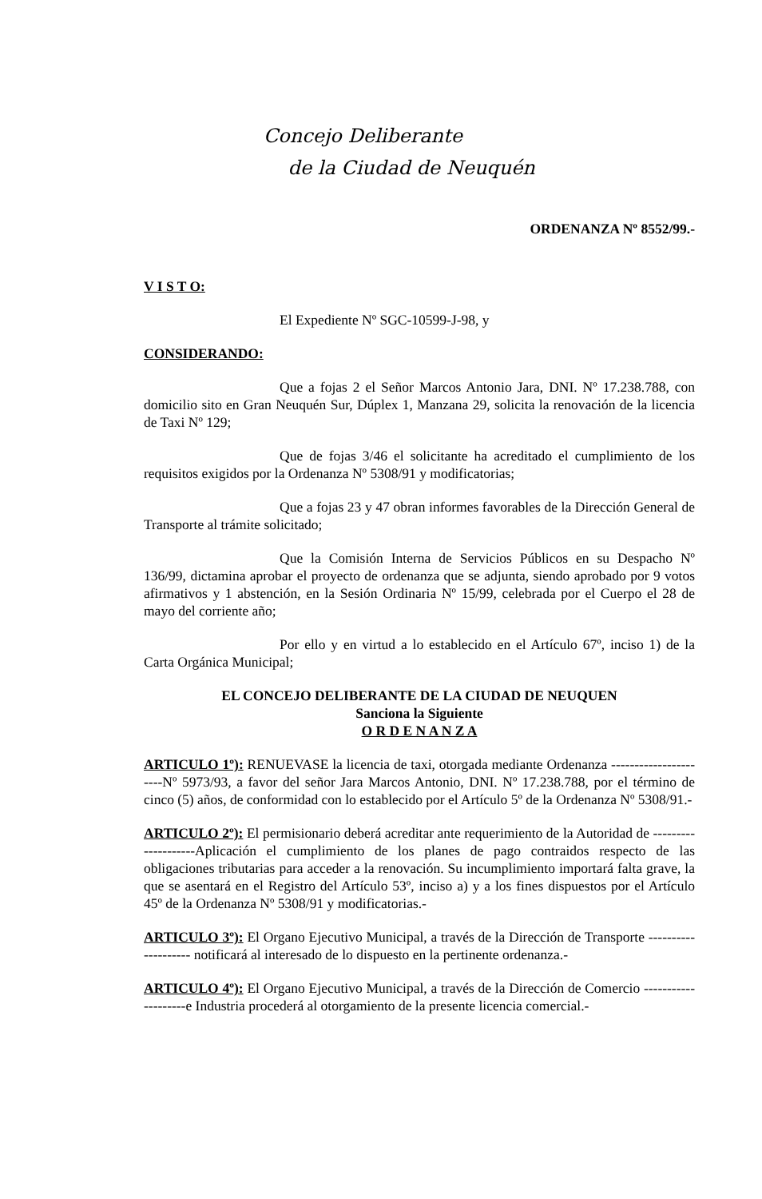Concejo Deliberante
de la Ciudad de Neuquén
ORDENANZA Nº 8552/99.-
V I S T O:
El Expediente Nº SGC-10599-J-98, y
CONSIDERANDO:
Que a fojas 2 el Señor Marcos Antonio Jara, DNI. Nº 17.238.788, con domicilio sito en Gran Neuquén Sur, Dúplex 1, Manzana 29, solicita la renovación de la licencia de Taxi Nº 129;
Que de fojas 3/46 el solicitante ha acreditado el cumplimiento de los requisitos exigidos por la Ordenanza Nº 5308/91 y modificatorias;
Que a fojas 23 y 47 obran informes favorables de la Dirección General de Transporte al trámite solicitado;
Que la Comisión Interna de Servicios Públicos en su Despacho Nº 136/99, dictamina aprobar el proyecto de ordenanza que se adjunta, siendo aprobado por 9 votos afirmativos y 1 abstención, en la Sesión Ordinaria Nº 15/99, celebrada por el Cuerpo el 28 de mayo del corriente año;
Por ello y en virtud a lo establecido en el Artículo 67º, inciso 1) de la Carta Orgánica Municipal;
EL CONCEJO DELIBERANTE DE LA CIUDAD DE NEUQUEN
Sanciona la Siguiente
O R D E N A N Z A
ARTICULO 1º): RENUEVASE la licencia de taxi, otorgada mediante Ordenanza ----------------------Nº 5973/93, a favor del señor Jara Marcos Antonio, DNI. Nº 17.238.788, por el término de cinco (5) años, de conformidad con lo establecido por el Artículo 5º de la Ordenanza Nº 5308/91.-
ARTICULO 2º): El permisionario deberá acreditar ante requerimiento de la Autoridad de --------------------Aplicación el cumplimiento de los planes de pago contraidos respecto de las obligaciones tributarias para acceder a la renovación. Su incumplimiento importará falta grave, la que se asentará en el Registro del Artículo 53º, inciso a) y a los fines dispuestos por el Artículo 45º de la Ordenanza Nº 5308/91 y modificatorias.-
ARTICULO 3º): El Organo Ejecutivo Municipal, a través de la Dirección de Transporte -------------------- notificará al interesado de lo dispuesto en la pertinente ordenanza.-
ARTICULO 4º): El Organo Ejecutivo Municipal, a través de la Dirección de Comercio --------------------e Industria procederá al otorgamiento de la presente licencia comercial.-